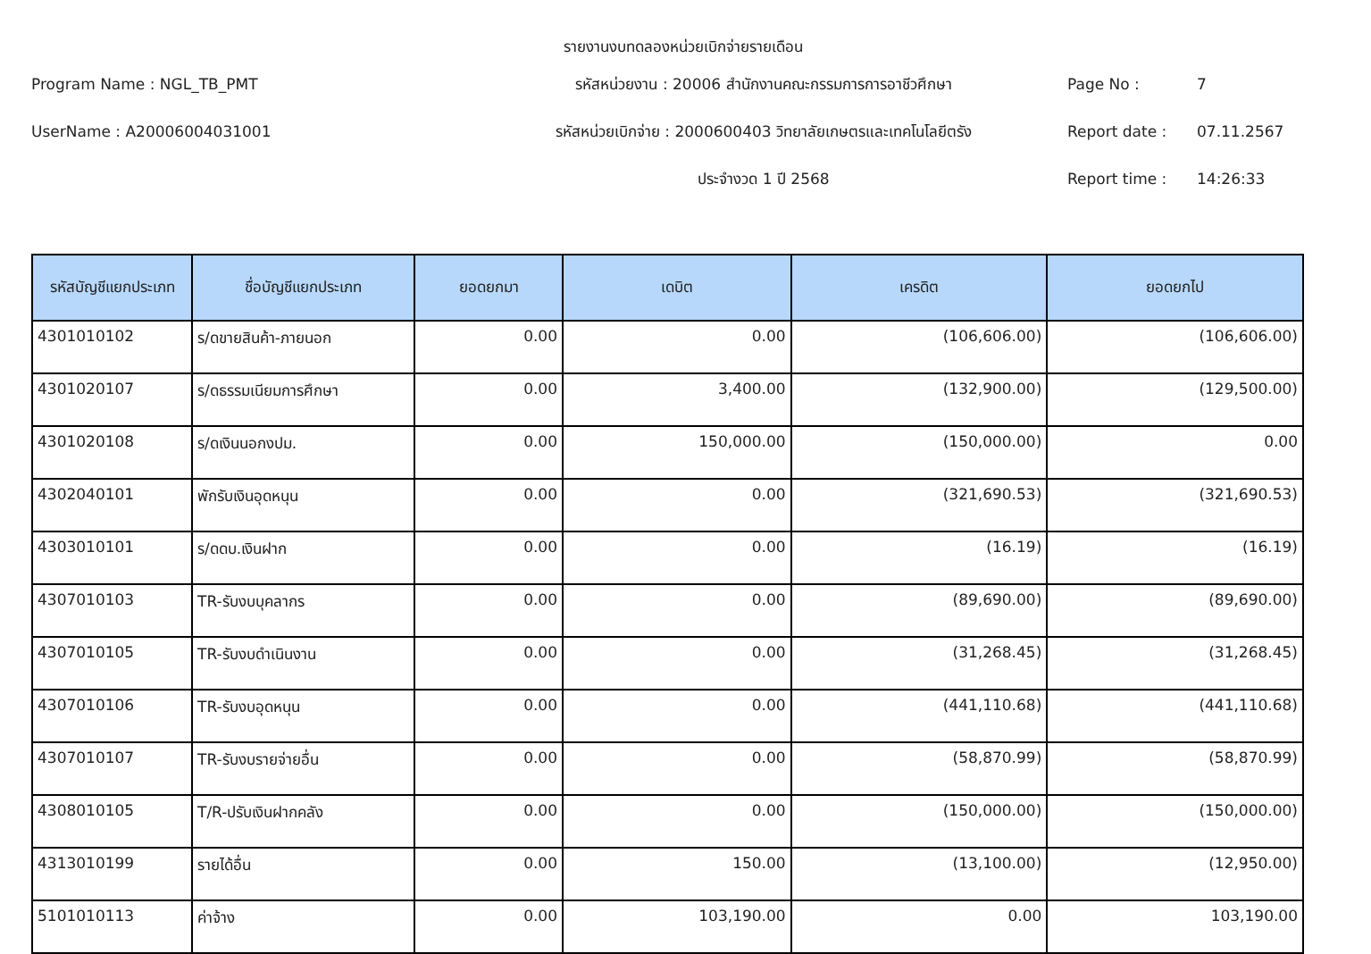รายงานงบทดลองหน่วยเบิกจ่ายรายเดือน
Program Name : NGL_TB_PMT
รหัสหน่วยงาน : 20006 สำนักงานคณะกรรมการการอาชีวศึกษา
Page No :
7
UserName : A20006004031001
รหัสหน่วยเบิกจ่าย : 2000600403 วิทยาลัยเกษตรและเทคโนโลยีตรัง
Report date :
07.11.2567
ประจำงวด 1 ปี 2568
Report time :
14:26:33
| รหัสบัญชีแยกประเภท | ชื่อบัญชีแยกประเภท | ยอดยกมา | เดบิต | เครดิต | ยอดยกไป |
| --- | --- | --- | --- | --- | --- |
| 4301010102 | ร/ดขายสินค้า-ภายนอก | 0.00 | 0.00 | (106,606.00) | (106,606.00) |
| 4301020107 | ร/ดธรรมเนียมการศึกษา | 0.00 | 3,400.00 | (132,900.00) | (129,500.00) |
| 4301020108 | ร/ดเงินนอกงปม. | 0.00 | 150,000.00 | (150,000.00) | 0.00 |
| 4302040101 | พักรับเงินอุดหนุน | 0.00 | 0.00 | (321,690.53) | (321,690.53) |
| 4303010101 | ร/ดดบ.เงินฝาก | 0.00 | 0.00 | (16.19) | (16.19) |
| 4307010103 | TR-รับงบบุคลากร | 0.00 | 0.00 | (89,690.00) | (89,690.00) |
| 4307010105 | TR-รับงบดำเนินงาน | 0.00 | 0.00 | (31,268.45) | (31,268.45) |
| 4307010106 | TR-รับงบอุดหนุน | 0.00 | 0.00 | (441,110.68) | (441,110.68) |
| 4307010107 | TR-รับงบรายจ่ายอื่น | 0.00 | 0.00 | (58,870.99) | (58,870.99) |
| 4308010105 | T/R-ปรับเงินฝากคลัง | 0.00 | 0.00 | (150,000.00) | (150,000.00) |
| 4313010199 | รายได้อื่น | 0.00 | 150.00 | (13,100.00) | (12,950.00) |
| 5101010113 | ค่าจ้าง | 0.00 | 103,190.00 | 0.00 | 103,190.00 |